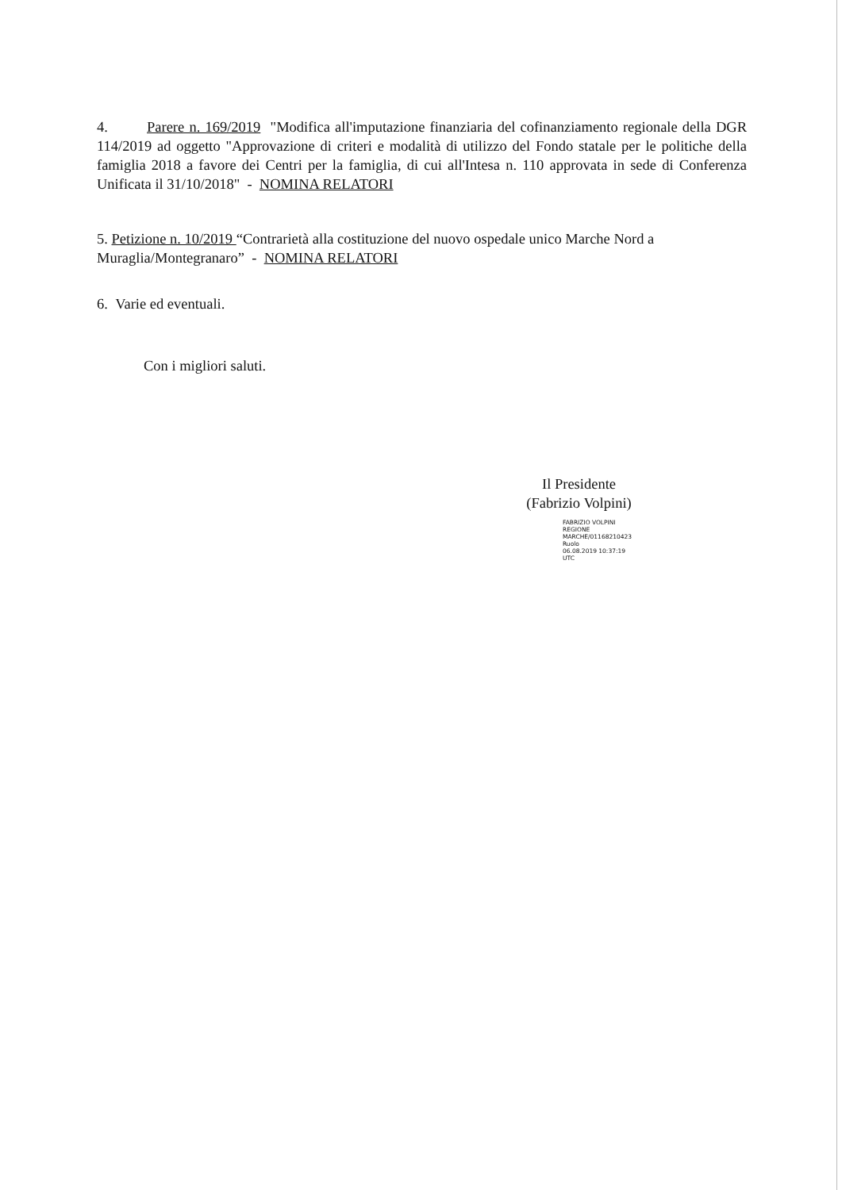4. Parere n. 169/2019 "Modifica all'imputazione finanziaria del cofinanziamento regionale della DGR 114/2019 ad oggetto "Approvazione di criteri e modalità di utilizzo del Fondo statale per le politiche della famiglia 2018 a favore dei Centri per la famiglia, di cui all'Intesa n. 110 approvata in sede di Conferenza Unificata il 31/10/2018" - NOMINA RELATORI
5. Petizione n. 10/2019 “Contrarietà alla costituzione del nuovo ospedale unico Marche Nord a Muraglia/Montegranaro” - NOMINA RELATORI
6. Varie ed eventuali.
Con i migliori saluti.
Il Presidente
(Fabrizio Volpini)
FABRIZIO VOLPINI
REGIONE
MARCHE/01168210423
Ruolo
06.08.2019 10:37:19
UTC